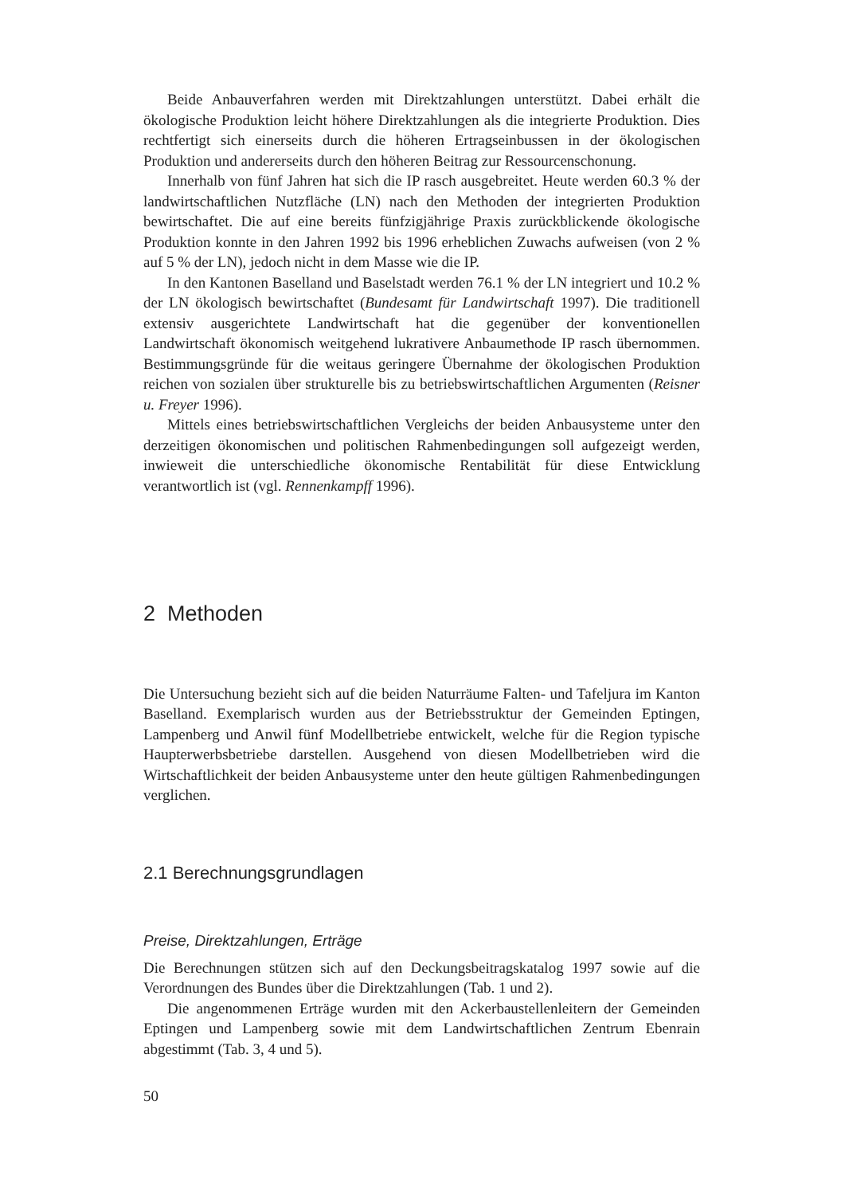Beide Anbauverfahren werden mit Direktzahlungen unterstützt. Dabei erhält die ökologische Produktion leicht höhere Direktzahlungen als die integrierte Produktion. Dies rechtfertigt sich einerseits durch die höheren Ertragseinbussen in der ökologischen Produktion und andererseits durch den höheren Beitrag zur Ressourcenschonung.
Innerhalb von fünf Jahren hat sich die IP rasch ausgebreitet. Heute werden 60.3 % der landwirtschaftlichen Nutzfläche (LN) nach den Methoden der integrierten Produktion bewirtschaftet. Die auf eine bereits fünfzigjährige Praxis zurückblickende ökologische Produktion konnte in den Jahren 1992 bis 1996 erheblichen Zuwachs aufweisen (von 2 % auf 5 % der LN), jedoch nicht in dem Masse wie die IP.
In den Kantonen Baselland und Baselstadt werden 76.1 % der LN integriert und 10.2 % der LN ökologisch bewirtschaftet (Bundesamt für Landwirtschaft 1997). Die traditionell extensiv ausgerichtete Landwirtschaft hat die gegenüber der konventionellen Landwirtschaft ökonomisch weitgehend lukrativere Anbaumethode IP rasch übernommen. Bestimmungsgründe für die weitaus geringere Übernahme der ökologischen Produktion reichen von sozialen über strukturelle bis zu betriebswirtschaftlichen Argumenten (Reisner u. Freyer 1996).
Mittels eines betriebswirtschaftlichen Vergleichs der beiden Anbausysteme unter den derzeitigen ökonomischen und politischen Rahmenbedingungen soll aufgezeigt werden, inwieweit die unterschiedliche ökonomische Rentabilität für diese Entwicklung verantwortlich ist (vgl. Rennenkampff 1996).
2 Methoden
Die Untersuchung bezieht sich auf die beiden Naturräume Falten- und Tafeljura im Kanton Baselland. Exemplarisch wurden aus der Betriebsstruktur der Gemeinden Eptingen, Lampenberg und Anwil fünf Modellbetriebe entwickelt, welche für die Region typische Haupterwerbsbetriebe darstellen. Ausgehend von diesen Modellbetrieben wird die Wirtschaftlichkeit der beiden Anbausysteme unter den heute gültigen Rahmenbedingungen verglichen.
2.1 Berechnungsgrundlagen
Preise, Direktzahlungen, Erträge
Die Berechnungen stützen sich auf den Deckungsbeitragskatalog 1997 sowie auf die Verordnungen des Bundes über die Direktzahlungen (Tab. 1 und 2).
Die angenommenen Erträge wurden mit den Ackerbaustellenleitern der Gemeinden Eptingen und Lampenberg sowie mit dem Landwirtschaftlichen Zentrum Ebenrain abgestimmt (Tab. 3, 4 und 5).
50